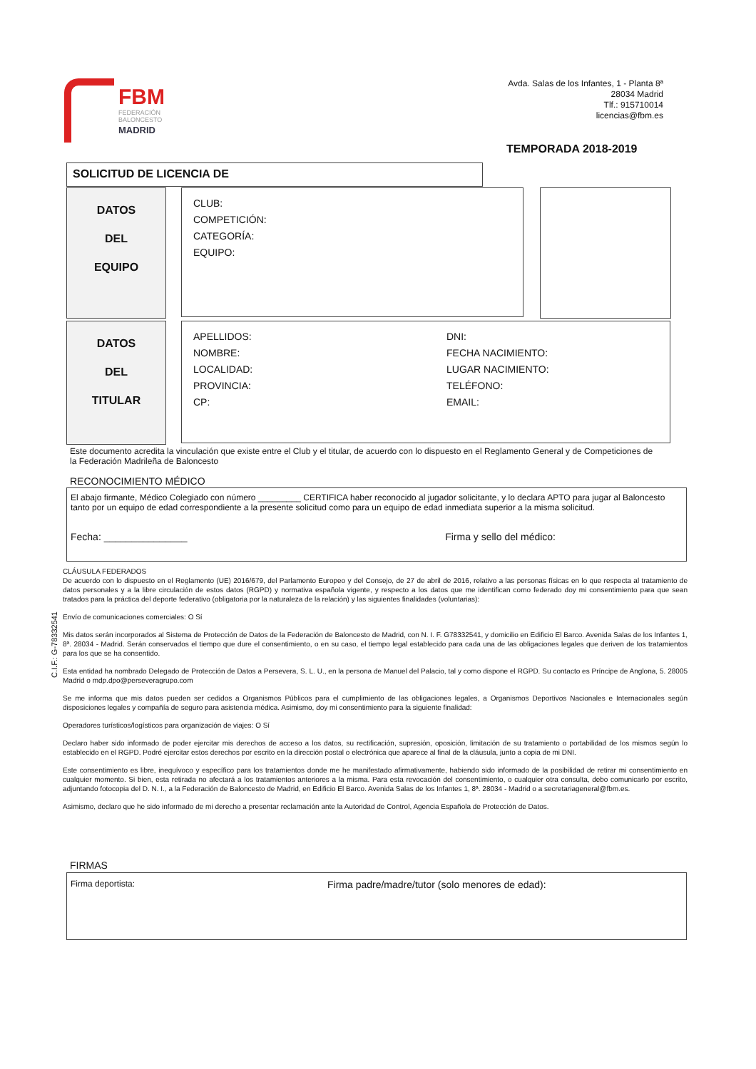FBM
FEDERACIÓN
BALONCESTO
MADRID
Avda. Salas de los Infantes, 1 - Planta 8ª
28034 Madrid
Tlf.: 915710014
licencias@fbm.es
TEMPORADA 2018-2019
SOLICITUD DE LICENCIA DE
DATOS
DEL
EQUIPO
CLUB:
COMPETICIÓN:
CATEGORÍA:
EQUIPO:
DATOS
DEL
TITULAR
APELLIDOS:
NOMBRE:
LOCALIDAD:
PROVINCIA:
CP:
DNI:
FECHA NACIMIENTO:
LUGAR NACIMIENTO:
TELÉFONO:
EMAIL:
Este documento acredita la vinculación que existe entre el Club y el titular, de acuerdo con lo dispuesto en el Reglamento General y de Competiciones de la Federación Madrileña de Baloncesto
RECONOCIMIENTO MÉDICO
El abajo firmante, Médico Colegiado con número _________ CERTIFICA haber reconocido al jugador solicitante, y lo declara APTO para jugar al Baloncesto tanto por un equipo de edad correspondiente a la presente solicitud como para un equipo de edad inmediata superior a la misma solicitud.
Fecha: _______________ Firma y sello del médico:
C.I.F.: G-78332541
CLÁUSULA FEDERADOS
De acuerdo con lo dispuesto en el Reglamento (UE) 2016/679, del Parlamento Europeo y del Consejo, de 27 de abril de 2016, relativo a las personas físicas en lo que respecta al tratamiento de datos personales y a la libre circulación de estos datos (RGPD) y normativa española vigente, y respecto a los datos que me identifican como federado doy mi consentimiento para que sean tratados para la práctica del deporte federativo (obligatoria por la naturaleza de la relación) y las siguientes finalidades (voluntarias):
Envío de comunicaciones comerciales: O Sí
Mis datos serán incorporados al Sistema de Protección de Datos de la Federación de Baloncesto de Madrid, con N. I. F. G78332541, y domicilio en Edificio El Barco. Avenida Salas de los Infantes 1, 8ª. 28034 - Madrid. Serán conservados el tiempo que dure el consentimiento, o en su caso, el tiempo legal establecido para cada una de las obligaciones legales que deriven de los tratamientos para los que se ha consentido.
Esta entidad ha nombrado Delegado de Protección de Datos a Persevera, S. L. U., en la persona de Manuel del Palacio, tal y como dispone el RGPD. Su contacto es Príncipe de Anglona, 5. 28005 Madrid o mdp.dpo@perseveragrupo.com
Se me informa que mis datos pueden ser cedidos a Organismos Públicos para el cumplimiento de las obligaciones legales, a Organismos Deportivos Nacionales e Internacionales según disposiciones legales y compañía de seguro para asistencia médica. Asimismo, doy mi consentimiento para la siguiente finalidad:
Operadores turísticos/logísticos para organización de viajes: O Sí
Declaro haber sido informado de poder ejercitar mis derechos de acceso a los datos, su rectificación, supresión, oposición, limitación de su tratamiento o portabilidad de los mismos según lo establecido en el RGPD. Podré ejercitar estos derechos por escrito en la dirección postal o electrónica que aparece al final de la cláusula, junto a copia de mi DNI.
Este consentimiento es libre, inequívoco y específico para los tratamientos donde me he manifestado afirmativamente, habiendo sido informado de la posibilidad de retirar mi consentimiento en cualquier momento. Si bien, esta retirada no afectará a los tratamientos anteriores a la misma. Para esta revocación del consentimiento, o cualquier otra consulta, debo comunicarlo por escrito, adjuntando fotocopia del D. N. I., a la Federación de Baloncesto de Madrid, en Edificio El Barco. Avenida Salas de los Infantes 1, 8ª. 28034 - Madrid o a secretariageneral@fbm.es.
Asimismo, declaro que he sido informado de mi derecho a presentar reclamación ante la Autoridad de Control, Agencia Española de Protección de Datos.
FIRMAS
Firma deportista: Firma padre/madre/tutor (solo menores de edad):